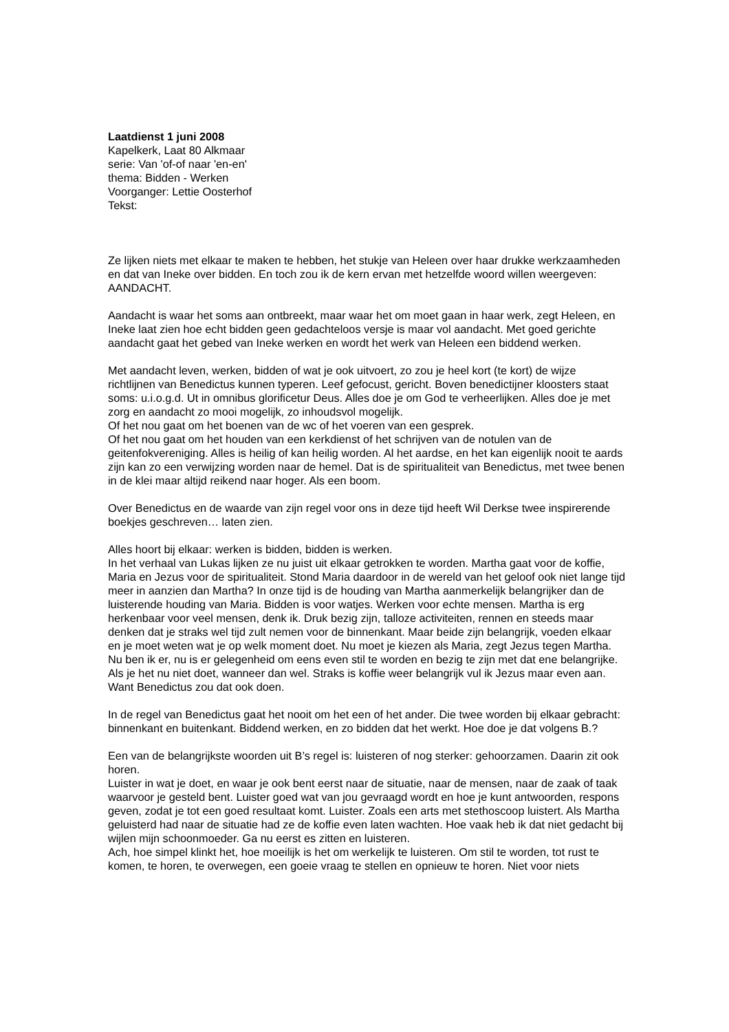Laatdienst 1 juni 2008
Kapelkerk, Laat 80 Alkmaar
serie: Van 'of-of naar 'en-en'
thema: Bidden - Werken
Voorganger: Lettie Oosterhof
Tekst:
Ze lijken niets met elkaar te maken te hebben, het stukje van Heleen over haar drukke werkzaamheden en dat van Ineke over bidden. En toch zou ik de kern ervan met hetzelfde woord willen weergeven: AANDACHT.
Aandacht is waar het soms aan ontbreekt, maar waar het om moet gaan in haar werk, zegt Heleen, en Ineke laat zien hoe echt bidden geen gedachteloos versje is maar vol aandacht. Met goed gerichte aandacht gaat het gebed van Ineke werken en wordt het werk van Heleen een biddend werken.
Met aandacht leven, werken, bidden of wat je ook uitvoert, zo zou je heel kort (te kort) de wijze richtlijnen van Benedictus kunnen typeren. Leef gefocust, gericht. Boven benedictijner kloosters staat soms: u.i.o.g.d. Ut in omnibus glorificetur Deus. Alles doe je om God te verheerlijken. Alles doe je met zorg en aandacht zo mooi mogelijk, zo inhoudsvol mogelijk.
Of het nou gaat om het boenen van de wc of het voeren van een gesprek.
Of het nou gaat om het houden van een kerkdienst of het schrijven van de notulen van de geitenfokvereniging. Alles is heilig of kan heilig worden. Al het aardse, en het kan eigenlijk nooit te aards zijn kan zo een verwijzing worden naar de hemel. Dat is de spiritualiteit van Benedictus, met twee benen in de klei maar altijd reikend naar hoger. Als een boom.
Over Benedictus en de waarde van zijn regel voor ons in deze tijd heeft Wil Derkse twee inspirerende boekjes geschreven… laten zien.
Alles hoort bij elkaar: werken is bidden, bidden is werken.
In het verhaal van Lukas lijken ze nu juist uit elkaar getrokken te worden. Martha gaat voor de koffie, Maria en Jezus voor de spiritualiteit. Stond Maria daardoor in de wereld van het geloof ook niet lange tijd meer in aanzien dan Martha? In onze tijd is de houding van Martha aanmerkelijk belangrijker dan de luisterende houding van Maria. Bidden is voor watjes. Werken voor echte mensen. Martha is erg herkenbaar voor veel mensen, denk ik. Druk bezig zijn, talloze activiteiten, rennen en steeds maar denken dat je straks wel tijd zult nemen voor de binnenkant. Maar beide zijn belangrijk, voeden elkaar en je moet weten wat je op welk moment doet. Nu moet je kiezen als Maria, zegt Jezus tegen Martha. Nu ben ik er, nu is er gelegenheid om eens even stil te worden en bezig te zijn met dat ene belangrijke. Als je het nu niet doet, wanneer dan wel. Straks is koffie weer belangrijk vul ik Jezus maar even aan. Want Benedictus zou dat ook doen.
In de regel van Benedictus gaat het nooit om het een of het ander. Die twee worden bij elkaar gebracht: binnenkant en buitenkant. Biddend werken, en zo bidden dat het werkt. Hoe doe je dat volgens B.?
Een van de belangrijkste woorden uit B’s regel is: luisteren of nog sterker: gehoorzamen. Daarin zit ook horen.
Luister in wat je doet, en waar je ook bent eerst naar de situatie, naar de mensen, naar de zaak of taak waarvoor je gesteld bent. Luister goed wat van jou gevraagd wordt en hoe je kunt antwoorden, respons geven, zodat je tot een goed resultaat komt. Luister. Zoals een arts met stethoscoop luistert. Als Martha geluisterd had naar de situatie had ze de koffie even laten wachten. Hoe vaak heb ik dat niet gedacht bij wijlen mijn schoonmoeder. Ga nu eerst es zitten en luisteren.
Ach, hoe simpel klinkt het, hoe moeilijk is het om werkelijk te luisteren. Om stil te worden, tot rust te komen, te horen, te overwegen, een goeie vraag te stellen en opnieuw te horen. Niet voor niets